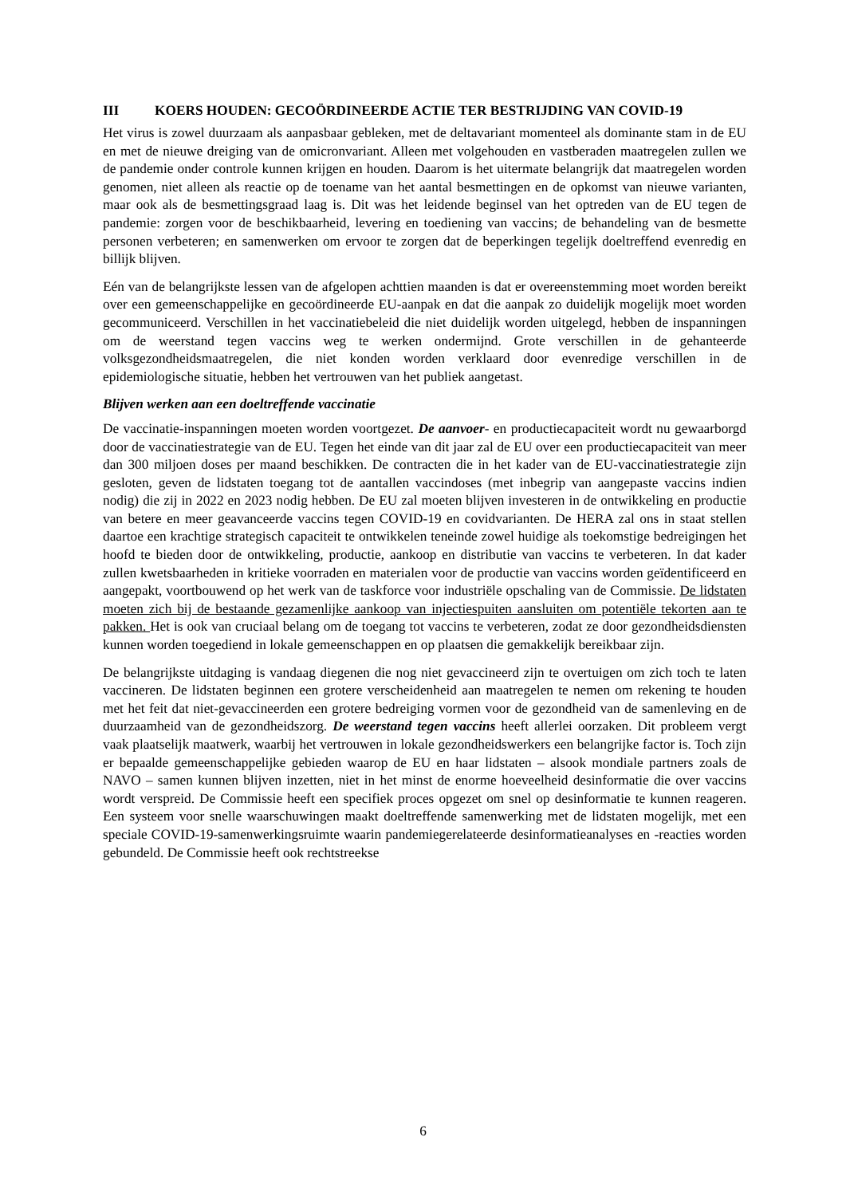III KOERS HOUDEN: GECOÖRDINEERDE ACTIE TER BESTRIJDING VAN COVID-19
Het virus is zowel duurzaam als aanpasbaar gebleken, met de deltavariant momenteel als dominante stam in de EU en met de nieuwe dreiging van de omicronvariant. Alleen met volgehouden en vastberaden maatregelen zullen we de pandemie onder controle kunnen krijgen en houden. Daarom is het uitermate belangrijk dat maatregelen worden genomen, niet alleen als reactie op de toename van het aantal besmettingen en de opkomst van nieuwe varianten, maar ook als de besmettingsgraad laag is. Dit was het leidende beginsel van het optreden van de EU tegen de pandemie: zorgen voor de beschikbaarheid, levering en toediening van vaccins; de behandeling van de besmette personen verbeteren; en samenwerken om ervoor te zorgen dat de beperkingen tegelijk doeltreffend evenredig en billijk blijven.
Eén van de belangrijkste lessen van de afgelopen achttien maanden is dat er overeenstemming moet worden bereikt over een gemeenschappelijke en gecoördineerde EU-aanpak en dat die aanpak zo duidelijk mogelijk moet worden gecommuniceerd. Verschillen in het vaccinatiebeleid die niet duidelijk worden uitgelegd, hebben de inspanningen om de weerstand tegen vaccins weg te werken ondermijnd. Grote verschillen in de gehanteerde volksgezondheidsmaatregelen, die niet konden worden verklaard door evenredige verschillen in de epidemiologische situatie, hebben het vertrouwen van het publiek aangetast.
Blijven werken aan een doeltreffende vaccinatie
De vaccinatie-inspanningen moeten worden voortgezet. De aanvoer- en productiecapaciteit wordt nu gewaarborgd door de vaccinatiestrategie van de EU. Tegen het einde van dit jaar zal de EU over een productiecapaciteit van meer dan 300 miljoen doses per maand beschikken. De contracten die in het kader van de EU-vaccinatiestrategie zijn gesloten, geven de lidstaten toegang tot de aantallen vaccindoses (met inbegrip van aangepaste vaccins indien nodig) die zij in 2022 en 2023 nodig hebben. De EU zal moeten blijven investeren in de ontwikkeling en productie van betere en meer geavanceerde vaccins tegen COVID-19 en covidvarianten. De HERA zal ons in staat stellen daartoe een krachtige strategisch capaciteit te ontwikkelen teneinde zowel huidige als toekomstige bedreigingen het hoofd te bieden door de ontwikkeling, productie, aankoop en distributie van vaccins te verbeteren. In dat kader zullen kwetsbaarheden in kritieke voorraden en materialen voor de productie van vaccins worden geïdentificeerd en aangepakt, voortbouwend op het werk van de taskforce voor industriële opschaling van de Commissie. De lidstaten moeten zich bij de bestaande gezamenlijke aankoop van injectiespuiten aansluiten om potentiële tekorten aan te pakken. Het is ook van cruciaal belang om de toegang tot vaccins te verbeteren, zodat ze door gezondheidsdiensten kunnen worden toegediend in lokale gemeenschappen en op plaatsen die gemakkelijk bereikbaar zijn.
De belangrijkste uitdaging is vandaag diegenen die nog niet gevaccineerd zijn te overtuigen om zich toch te laten vaccineren. De lidstaten beginnen een grotere verscheidenheid aan maatregelen te nemen om rekening te houden met het feit dat niet-gevaccineerden een grotere bedreiging vormen voor de gezondheid van de samenleving en de duurzaamheid van de gezondheidszorg. De weerstand tegen vaccins heeft allerlei oorzaken. Dit probleem vergt vaak plaatselijk maatwerk, waarbij het vertrouwen in lokale gezondheidswerkers een belangrijke factor is. Toch zijn er bepaalde gemeenschappelijke gebieden waarop de EU en haar lidstaten – alsook mondiale partners zoals de NAVO – samen kunnen blijven inzetten, niet in het minst de enorme hoeveelheid desinformatie die over vaccins wordt verspreid. De Commissie heeft een specifiek proces opgezet om snel op desinformatie te kunnen reageren. Een systeem voor snelle waarschuwingen maakt doeltreffende samenwerking met de lidstaten mogelijk, met een speciale COVID-19-samenwerkingsruimte waarin pandemiegerelateerde desinformatieanalyses en -reacties worden gebundeld. De Commissie heeft ook rechtstreekse
6